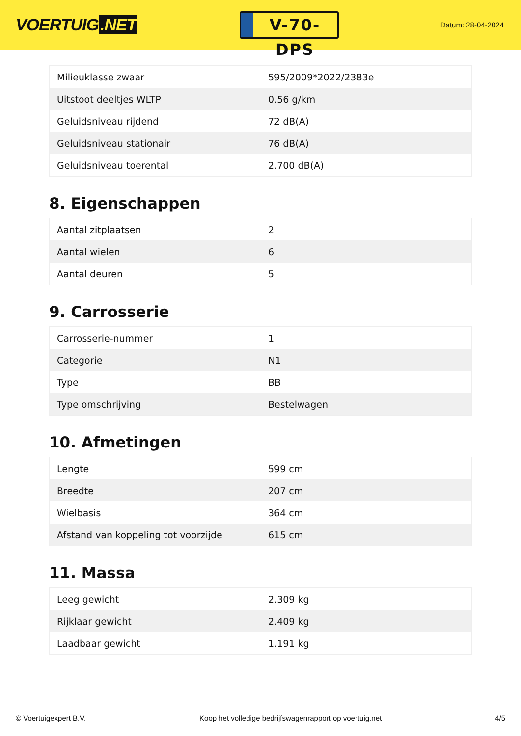VOERTUIG.NET
V-70-DPS
Datum: 28-04-2024
| Milieuklasse zwaar | 595/2009*2022/2383e |
| Uitstoot deeltjes WLTP | 0.56 g/km |
| Geluidsniveau rijdend | 72 dB(A) |
| Geluidsniveau stationair | 76 dB(A) |
| Geluidsniveau toerental | 2.700 dB(A) |
8. Eigenschappen
| Aantal zitplaatsen | 2 |
| Aantal wielen | 6 |
| Aantal deuren | 5 |
9. Carrosserie
| Carrosserie-nummer | 1 |
| Categorie | N1 |
| Type | BB |
| Type omschrijving | Bestelwagen |
10. Afmetingen
| Lengte | 599 cm |
| Breedte | 207 cm |
| Wielbasis | 364 cm |
| Afstand van koppeling tot voorzijde | 615 cm |
11. Massa
| Leeg gewicht | 2.309 kg |
| Rijklaar gewicht | 2.409 kg |
| Laadbaar gewicht | 1.191 kg |
© Voertuigexpert B.V. Koop het volledige bedrijfswagenrapport op voertuig.net 4/5